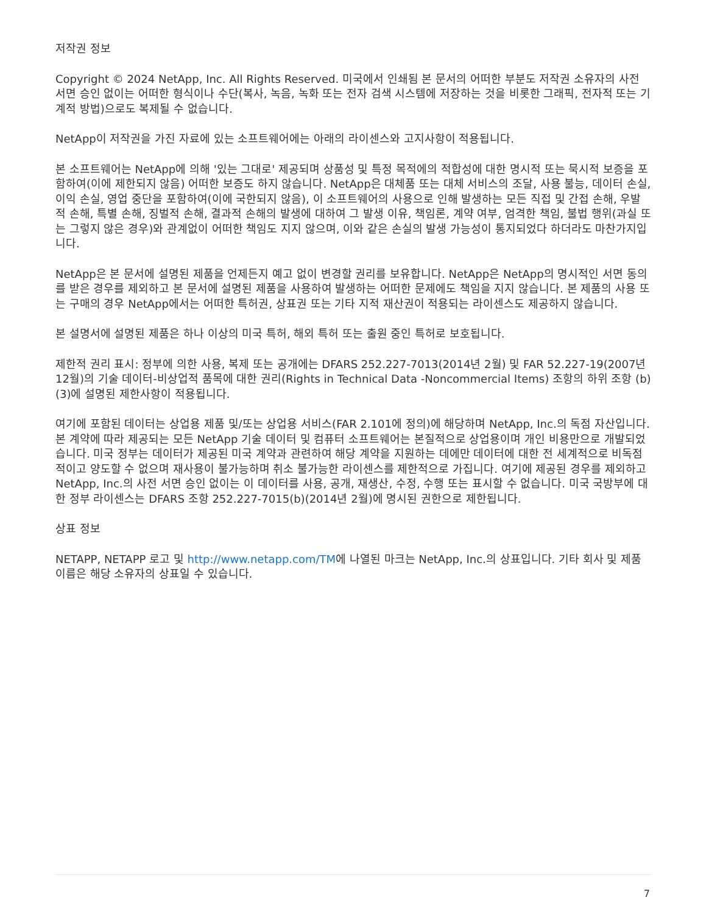저작권 정보
Copyright © 2024 NetApp, Inc. All Rights Reserved. 미국에서 인쇄됨 본 문서의 어떠한 부분도 저작권 소유자의 사전 서면 승인 없이는 어떠한 형식이나 수단(복사, 녹음, 녹화 또는 전자 검색 시스템에 저장하는 것을 비롯한 그래픽, 전자적 또는 기계적 방법)으로도 복제될 수 없습니다.
NetApp이 저작권을 가진 자료에 있는 소프트웨어에는 아래의 라이센스와 고지사항이 적용됩니다.
본 소프트웨어는 NetApp에 의해 '있는 그대로' 제공되며 상품성 및 특정 목적에의 적합성에 대한 명시적 또는 묵시적 보증을 포함하여(이에 제한되지 않음) 어떠한 보증도 하지 않습니다. NetApp은 대체품 또는 대체 서비스의 조달, 사용 불능, 데이터 손실, 이익 손실, 영업 중단을 포함하여(이에 국한되지 않음), 이 소프트웨어의 사용으로 인해 발생하는 모든 직접 및 간접 손해, 우발적 손해, 특별 손해, 징벌적 손해, 결과적 손해의 발생에 대하여 그 발생 이유, 책임론, 계약 여부, 엄격한 책임, 불법 행위(과실 또는 그렇지 않은 경우)와 관계없이 어떠한 책임도 지지 않으며, 이와 같은 손실의 발생 가능성이 통지되었다 하더라도 마찬가지입니다.
NetApp은 본 문서에 설명된 제품을 언제든지 예고 없이 변경할 권리를 보유합니다. NetApp은 NetApp의 명시적인 서면 동의를 받은 경우를 제외하고 본 문서에 설명된 제품을 사용하여 발생하는 어떠한 문제에도 책임을 지지 않습니다. 본 제품의 사용 또는 구매의 경우 NetApp에서는 어떠한 특허권, 상표권 또는 기타 지적 재산권이 적용되는 라이센스도 제공하지 않습니다.
본 설명서에 설명된 제품은 하나 이상의 미국 특허, 해외 특허 또는 출원 중인 특허로 보호됩니다.
제한적 권리 표시: 정부에 의한 사용, 복제 또는 공개에는 DFARS 252.227-7013(2014년 2월) 및 FAR 52.227-19(2007년 12월)의 기술 데이터-비상업적 품목에 대한 권리(Rights in Technical Data -Noncommercial Items) 조항의 하위 조항 (b)(3)에 설명된 제한사항이 적용됩니다.
여기에 포함된 데이터는 상업용 제품 및/또는 상업용 서비스(FAR 2.101에 정의)에 해당하며 NetApp, Inc.의 독점 자산입니다. 본 계약에 따라 제공되는 모든 NetApp 기술 데이터 및 컴퓨터 소프트웨어는 본질적으로 상업용이며 개인 비용만으로 개발되었습니다. 미국 정부는 데이터가 제공된 미국 계약과 관련하여 해당 계약을 지원하는 데에만 데이터에 대한 전 세계적으로 비독점적이고 양도할 수 없으며 재사용이 불가능하며 취소 불가능한 라이센스를 제한적으로 가집니다. 여기에 제공된 경우를 제외하고 NetApp, Inc.의 사전 서면 승인 없이는 이 데이터를 사용, 공개, 재생산, 수정, 수행 또는 표시할 수 없습니다. 미국 국방부에 대한 정부 라이센스는 DFARS 조항 252.227-7015(b)(2014년 2월)에 명시된 권한으로 제한됩니다.
상표 정보
NETAPP, NETAPP 로고 및 http://www.netapp.com/TM에 나열된 마크는 NetApp, Inc.의 상표입니다. 기타 회사 및 제품 이름은 해당 소유자의 상표일 수 있습니다.
7